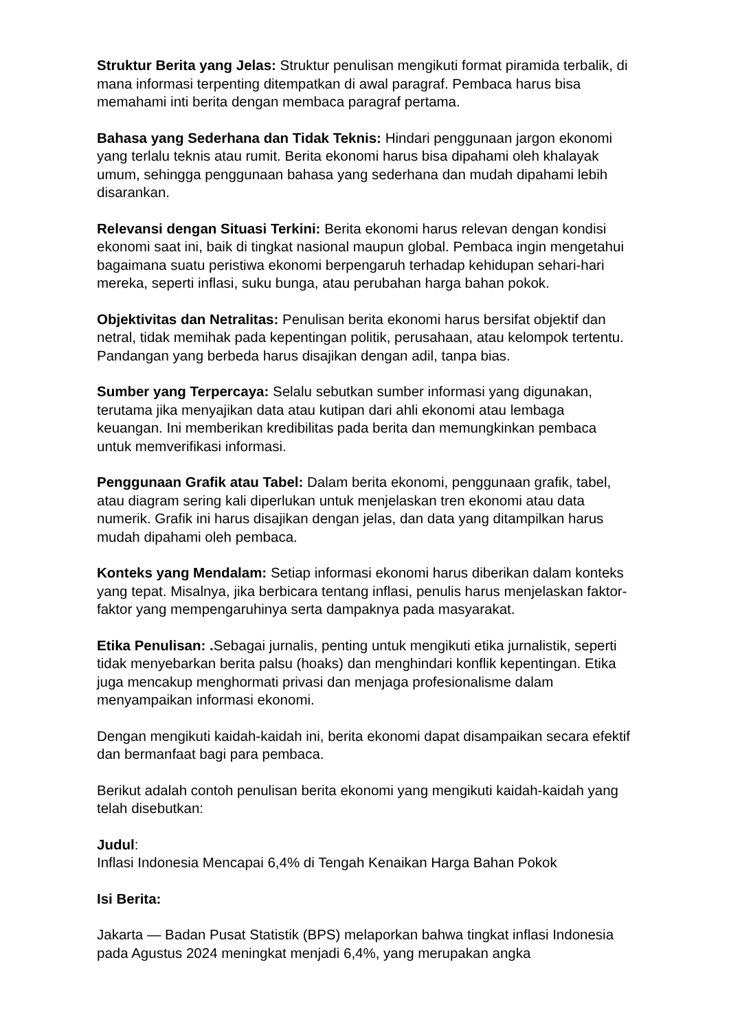Struktur Berita yang Jelas: Struktur penulisan mengikuti format piramida terbalik, di mana informasi terpenting ditempatkan di awal paragraf. Pembaca harus bisa memahami inti berita dengan membaca paragraf pertama.
Bahasa yang Sederhana dan Tidak Teknis: Hindari penggunaan jargon ekonomi yang terlalu teknis atau rumit. Berita ekonomi harus bisa dipahami oleh khalayak umum, sehingga penggunaan bahasa yang sederhana dan mudah dipahami lebih disarankan.
Relevansi dengan Situasi Terkini: Berita ekonomi harus relevan dengan kondisi ekonomi saat ini, baik di tingkat nasional maupun global. Pembaca ingin mengetahui bagaimana suatu peristiwa ekonomi berpengaruh terhadap kehidupan sehari-hari mereka, seperti inflasi, suku bunga, atau perubahan harga bahan pokok.
Objektivitas dan Netralitas: Penulisan berita ekonomi harus bersifat objektif dan netral, tidak memihak pada kepentingan politik, perusahaan, atau kelompok tertentu. Pandangan yang berbeda harus disajikan dengan adil, tanpa bias.
Sumber yang Terpercaya: Selalu sebutkan sumber informasi yang digunakan, terutama jika menyajikan data atau kutipan dari ahli ekonomi atau lembaga keuangan. Ini memberikan kredibilitas pada berita dan memungkinkan pembaca untuk memverifikasi informasi.
Penggunaan Grafik atau Tabel: Dalam berita ekonomi, penggunaan grafik, tabel, atau diagram sering kali diperlukan untuk menjelaskan tren ekonomi atau data numerik. Grafik ini harus disajikan dengan jelas, dan data yang ditampilkan harus mudah dipahami oleh pembaca.
Konteks yang Mendalam: Setiap informasi ekonomi harus diberikan dalam konteks yang tepat. Misalnya, jika berbicara tentang inflasi, penulis harus menjelaskan faktor-faktor yang mempengaruhinya serta dampaknya pada masyarakat.
Etika Penulisan: . Sebagai jurnalis, penting untuk mengikuti etika jurnalistik, seperti tidak menyebarkan berita palsu (hoaks) dan menghindari konflik kepentingan. Etika juga mencakup menghormati privasi dan menjaga profesionalisme dalam menyampaikan informasi ekonomi.
Dengan mengikuti kaidah-kaidah ini, berita ekonomi dapat disampaikan secara efektif dan bermanfaat bagi para pembaca.
Berikut adalah contoh penulisan berita ekonomi yang mengikuti kaidah-kaidah yang telah disebutkan:
Judul:
Inflasi Indonesia Mencapai 6,4% di Tengah Kenaikan Harga Bahan Pokok
Isi Berita:
Jakarta — Badan Pusat Statistik (BPS) melaporkan bahwa tingkat inflasi Indonesia pada Agustus 2024 meningkat menjadi 6,4%, yang merupakan angka